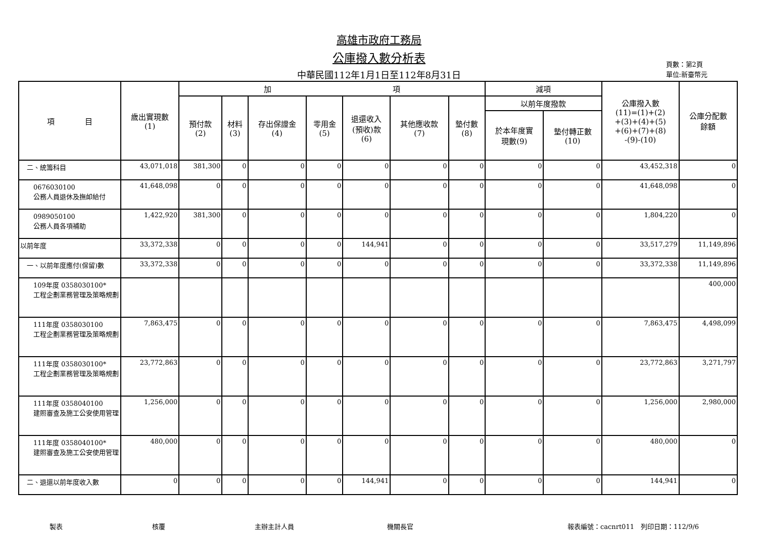高雄市政府工務局
公庫撥入數分析表
中華民國112年1月1日至112年8月31日
頁數：第2頁
單位:新臺幣元
| 項 目 | 歲出實現數 (1) | 加 項 | | | | | | | 減項 | | 公庫撥入數 (11)=(1)+(2) +(3)+(4)+(5) +(6)+(7)+(8) -(9)-(10) | 公庫分配數 餘額 |
| --- | --- | --- | --- | --- | --- | --- | --- | --- | --- | --- | --- | --- |
| | | 預付款 (2) | 材料 (3) | 存出保證金 (4) | 零用金 (5) | 退還收入 (預收)款 (6) | 其他應收款 (7) | 墊付數 (8) | 以前年度撥款 | | | |
| | | | | | | | | | 於本年度實 現數(9) | 墊付轉正數 (10) | | |
| 二、統籌科目 | 43,071,018 | 381,300 | 0 | 0 | 0 | 0 | 0 | 0 | 0 | 0 | 43,452,318 | 0 |
| 0676030100 公務人員退休及撫卹給付 | 41,648,098 | 0 | 0 | 0 | 0 | 0 | 0 | 0 | 0 | 0 | 41,648,098 | 0 |
| 0989050100 公務人員各項補助 | 1,422,920 | 381,300 | 0 | 0 | 0 | 0 | 0 | 0 | 0 | 0 | 1,804,220 | 0 |
| 以前年度 | 33,372,338 | 0 | 0 | 0 | 0 | 144,941 | 0 | 0 | 0 | 0 | 33,517,279 | 11,149,896 |
| 一、以前年度應付(保留)數 | 33,372,338 | 0 | 0 | 0 | 0 | 0 | 0 | 0 | 0 | 0 | 33,372,338 | 11,149,896 |
| 109年度 0358030100* 工程企劃業務管理及策略規劃 | | | | | | | | | | | | 400,000 |
| 111年度 0358030100 工程企劃業務管理及策略規劃 | 7,863,475 | 0 | 0 | 0 | 0 | 0 | 0 | 0 | 0 | 0 | 7,863,475 | 4,498,099 |
| 111年度 0358030100* 工程企劃業務管理及策略規劃 | 23,772,863 | 0 | 0 | 0 | 0 | 0 | 0 | 0 | 0 | 0 | 23,772,863 | 3,271,797 |
| 111年度 0358040100 建照審查及施工公安使用管理 | 1,256,000 | 0 | 0 | 0 | 0 | 0 | 0 | 0 | 0 | 0 | 1,256,000 | 2,980,000 |
| 111年度 0358040100* 建照審查及施工公安使用管理 | 480,000 | 0 | 0 | 0 | 0 | 0 | 0 | 0 | 0 | 0 | 480,000 | 0 |
| 二、退還以前年度收入數 | 0 | 0 | 0 | 0 | 0 | 144,941 | 0 | 0 | 0 | 0 | 144,941 | 0 |
製表 核覆 主辦主計人員 機關長官 報表編號：cacnrt011　列印日期：112/9/6